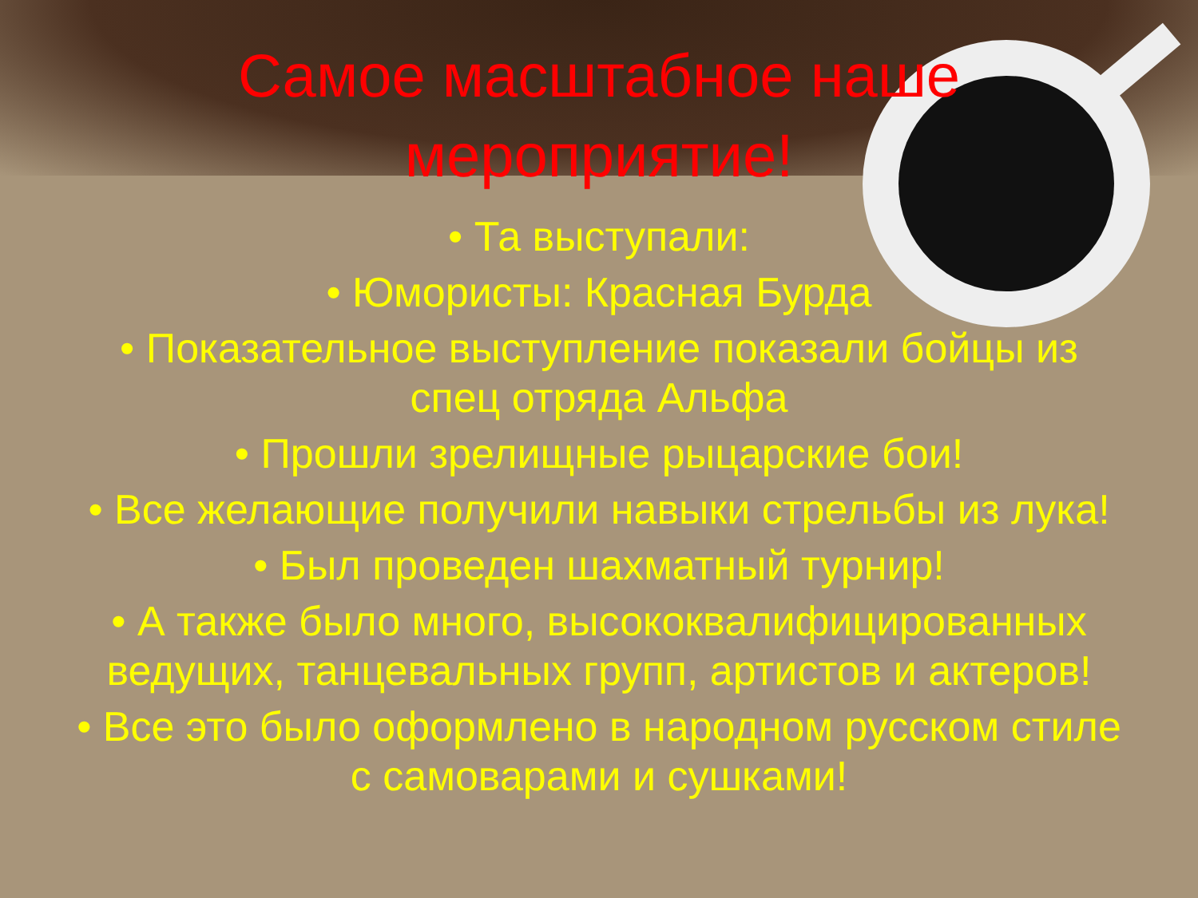Самое масштабное наше
мероприятие!
• Та выступали:
• Юмористы: Красная Бурда
• Показательное выступление показали бойцы из спец отряда Альфа
• Прошли зрелищные рыцарские бои!
• Все желающие получили навыки стрельбы из лука!
• Был проведен шахматный турнир!
• А также было много, высококвалифицированных ведущих, танцевальных групп, артистов и актеров!
• Все это было оформлено в народном русском стиле с самоварами и сушками!